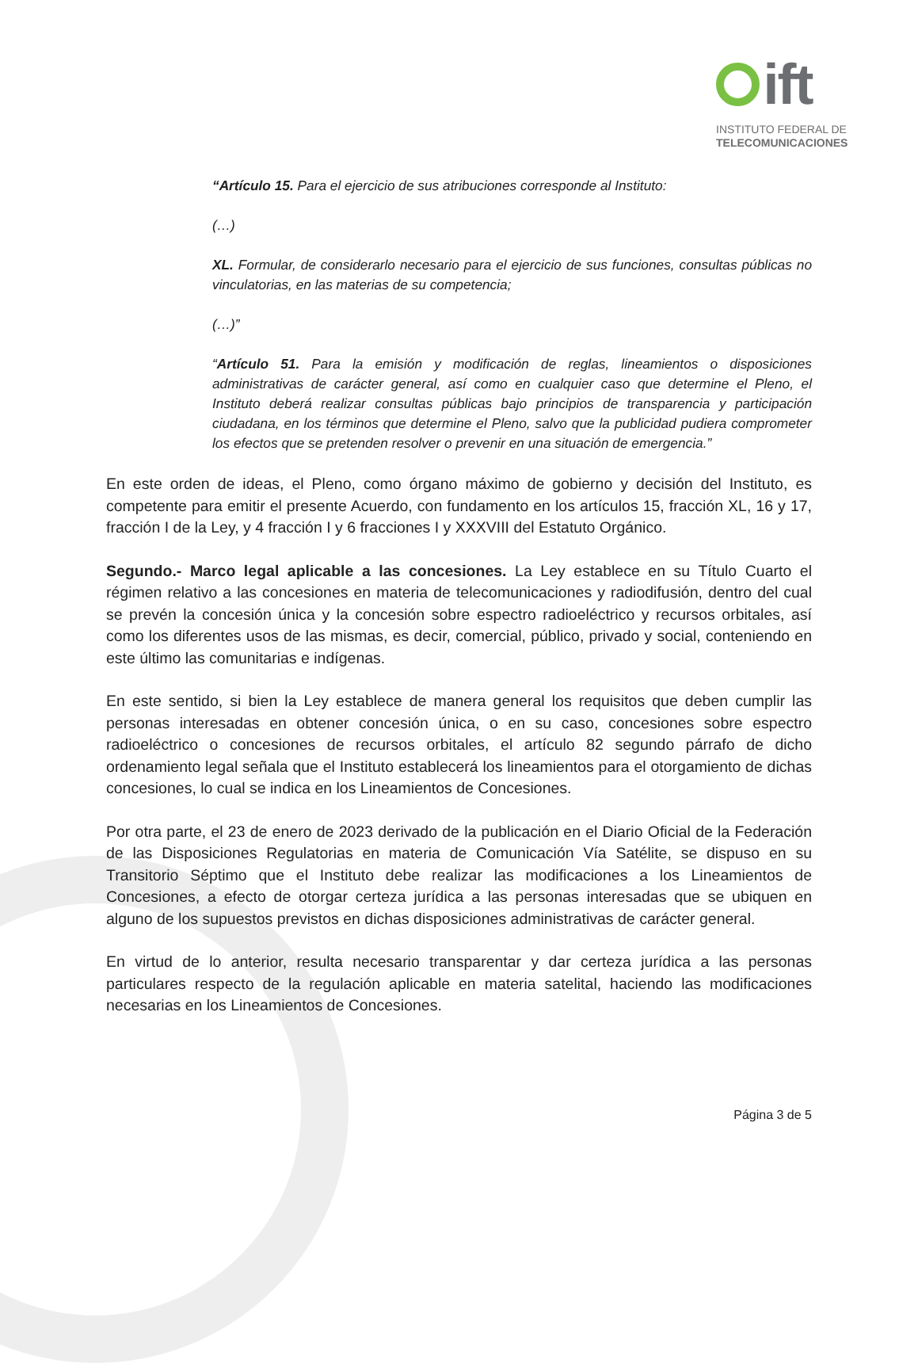ift
INSTITUTO FEDERAL DE
TELECOMUNICACIONES
“Artículo 15. Para el ejercicio de sus atribuciones corresponde al Instituto:
(…)
XL. Formular, de considerarlo necesario para el ejercicio de sus funciones, consultas públicas no vinculatorias, en las materias de su competencia;
(…)”
“Artículo 51. Para la emisión y modificación de reglas, lineamientos o disposiciones administrativas de carácter general, así como en cualquier caso que determine el Pleno, el Instituto deberá realizar consultas públicas bajo principios de transparencia y participación ciudadana, en los términos que determine el Pleno, salvo que la publicidad pudiera comprometer los efectos que se pretenden resolver o prevenir en una situación de emergencia.”
En este orden de ideas, el Pleno, como órgano máximo de gobierno y decisión del Instituto, es competente para emitir el presente Acuerdo, con fundamento en los artículos 15, fracción XL, 16 y 17, fracción I de la Ley, y 4 fracción I y 6 fracciones I y XXXVIII del Estatuto Orgánico.
Segundo.- Marco legal aplicable a las concesiones. La Ley establece en su Título Cuarto el régimen relativo a las concesiones en materia de telecomunicaciones y radiodifusión, dentro del cual se prevén la concesión única y la concesión sobre espectro radioeléctrico y recursos orbitales, así como los diferentes usos de las mismas, es decir, comercial, público, privado y social, conteniendo en este último las comunitarias e indígenas.
En este sentido, si bien la Ley establece de manera general los requisitos que deben cumplir las personas interesadas en obtener concesión única, o en su caso, concesiones sobre espectro radioeléctrico o concesiones de recursos orbitales, el artículo 82 segundo párrafo de dicho ordenamiento legal señala que el Instituto establecerá los lineamientos para el otorgamiento de dichas concesiones, lo cual se indica en los Lineamientos de Concesiones.
Por otra parte, el 23 de enero de 2023 derivado de la publicación en el Diario Oficial de la Federación de las Disposiciones Regulatorias en materia de Comunicación Vía Satélite, se dispuso en su Transitorio Séptimo que el Instituto debe realizar las modificaciones a los Lineamientos de Concesiones, a efecto de otorgar certeza jurídica a las personas interesadas que se ubiquen en alguno de los supuestos previstos en dichas disposiciones administrativas de carácter general.
En virtud de lo anterior, resulta necesario transparentar y dar certeza jurídica a las personas particulares respecto de la regulación aplicable en materia satelital, haciendo las modificaciones necesarias en los Lineamientos de Concesiones.
Página 3 de 5